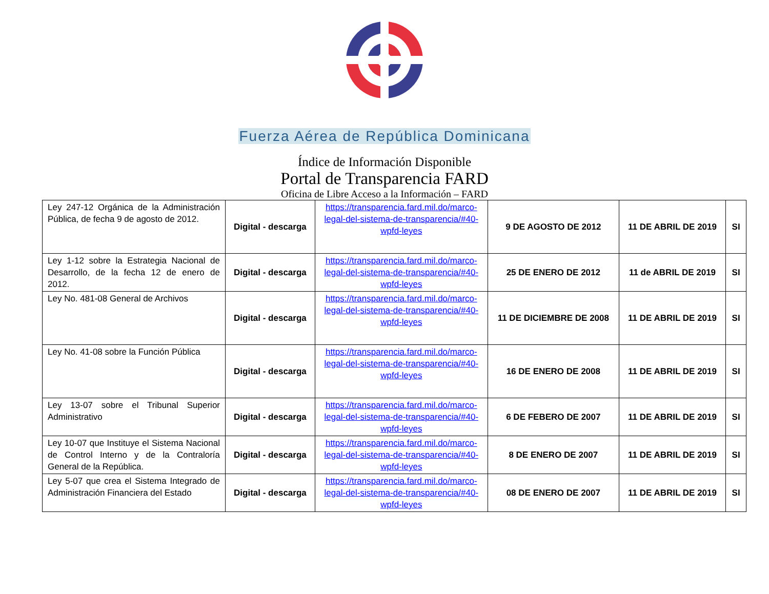Fuerza Aérea de República Dominicana
Índice de Información Disponible
Portal de Transparencia FARD
Oficina de Libre Acceso a la Información – FARD
| Ley 247-12 Orgánica de la Administración Pública, de fecha 9 de agosto de 2012. | Digital - descarga | https://transparencia.fard.mil.do/marco-legal-del-sistema-de-transparencia/#40-wpfd-leyes | 9 DE AGOSTO DE 2012 | 11 DE ABRIL DE 2019 | SI |
| Ley 1-12 sobre la Estrategia Nacional de Desarrollo, de la fecha 12 de enero de 2012. | Digital - descarga | https://transparencia.fard.mil.do/marco-legal-del-sistema-de-transparencia/#40-wpfd-leyes | 25 DE ENERO DE 2012 | 11 de ABRIL DE 2019 | SI |
| Ley No. 481-08 General de Archivos | Digital - descarga | https://transparencia.fard.mil.do/marco-legal-del-sistema-de-transparencia/#40-wpfd-leyes | 11 DE DICIEMBRE DE 2008 | 11 DE ABRIL DE 2019 | SI |
| Ley No. 41-08 sobre la Función Pública | Digital - descarga | https://transparencia.fard.mil.do/marco-legal-del-sistema-de-transparencia/#40-wpfd-leyes | 16 DE ENERO DE 2008 | 11 DE ABRIL DE 2019 | SI |
| Ley 13-07 sobre el Tribunal Superior Administrativo | Digital - descarga | https://transparencia.fard.mil.do/marco-legal-del-sistema-de-transparencia/#40-wpfd-leyes | 6 DE FEBERO DE 2007 | 11 DE ABRIL DE 2019 | SI |
| Ley 10-07 que Instituye el Sistema Nacional de Control Interno y de la Contraloría General de la República. | Digital - descarga | https://transparencia.fard.mil.do/marco-legal-del-sistema-de-transparencia/#40-wpfd-leyes | 8 DE ENERO DE 2007 | 11 DE ABRIL DE 2019 | SI |
| Ley 5-07 que crea el Sistema Integrado de Administración Financiera del Estado | Digital - descarga | https://transparencia.fard.mil.do/marco-legal-del-sistema-de-transparencia/#40-wpfd-leyes | 08 DE ENERO DE 2007 | 11 DE ABRIL DE 2019 | SI |